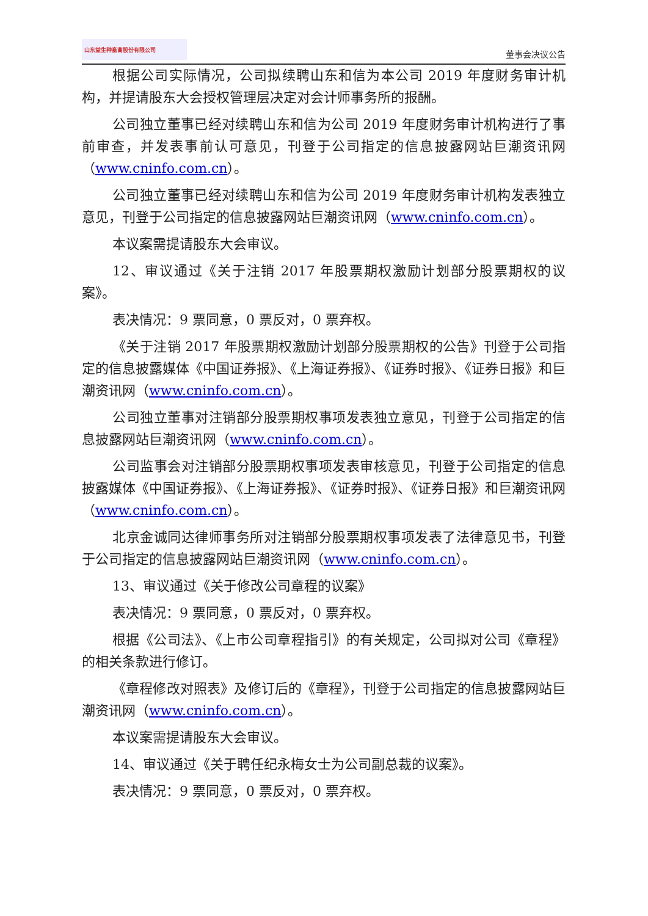山东益生种畜禽股份有限公司
董事会决议公告
根据公司实际情况，公司拟续聘山东和信为本公司 2019 年度财务审计机构，并提请股东大会授权管理层决定对会计师事务所的报酬。
公司独立董事已经对续聘山东和信为公司 2019 年度财务审计机构进行了事前审查，并发表事前认可意见，刊登于公司指定的信息披露网站巨潮资讯网（www.cninfo.com.cn）。
公司独立董事已经对续聘山东和信为公司 2019 年度财务审计机构发表独立意见，刊登于公司指定的信息披露网站巨潮资讯网（www.cninfo.com.cn）。
本议案需提请股东大会审议。
12、审议通过《关于注销 2017 年股票期权激励计划部分股票期权的议案》。
表决情况：9 票同意，0 票反对，0 票弃权。
《关于注销 2017 年股票期权激励计划部分股票期权的公告》刊登于公司指定的信息披露媒体《中国证券报》、《上海证券报》、《证券时报》、《证券日报》和巨潮资讯网（www.cninfo.com.cn）。
公司独立董事对注销部分股票期权事项发表独立意见，刊登于公司指定的信息披露网站巨潮资讯网（www.cninfo.com.cn）。
公司监事会对注销部分股票期权事项发表审核意见，刊登于公司指定的信息披露媒体《中国证券报》、《上海证券报》、《证券时报》、《证券日报》和巨潮资讯网（www.cninfo.com.cn）。
北京金诚同达律师事务所对注销部分股票期权事项发表了法律意见书，刊登于公司指定的信息披露网站巨潮资讯网（www.cninfo.com.cn）。
13、审议通过《关于修改公司章程的议案》
表决情况：9 票同意，0 票反对，0 票弃权。
根据《公司法》、《上市公司章程指引》的有关规定，公司拟对公司《章程》的相关条款进行修订。
《章程修改对照表》及修订后的《章程》，刊登于公司指定的信息披露网站巨潮资讯网（www.cninfo.com.cn）。
本议案需提请股东大会审议。
14、审议通过《关于聘任纪永梅女士为公司副总裁的议案》。
表决情况：9 票同意，0 票反对，0 票弃权。